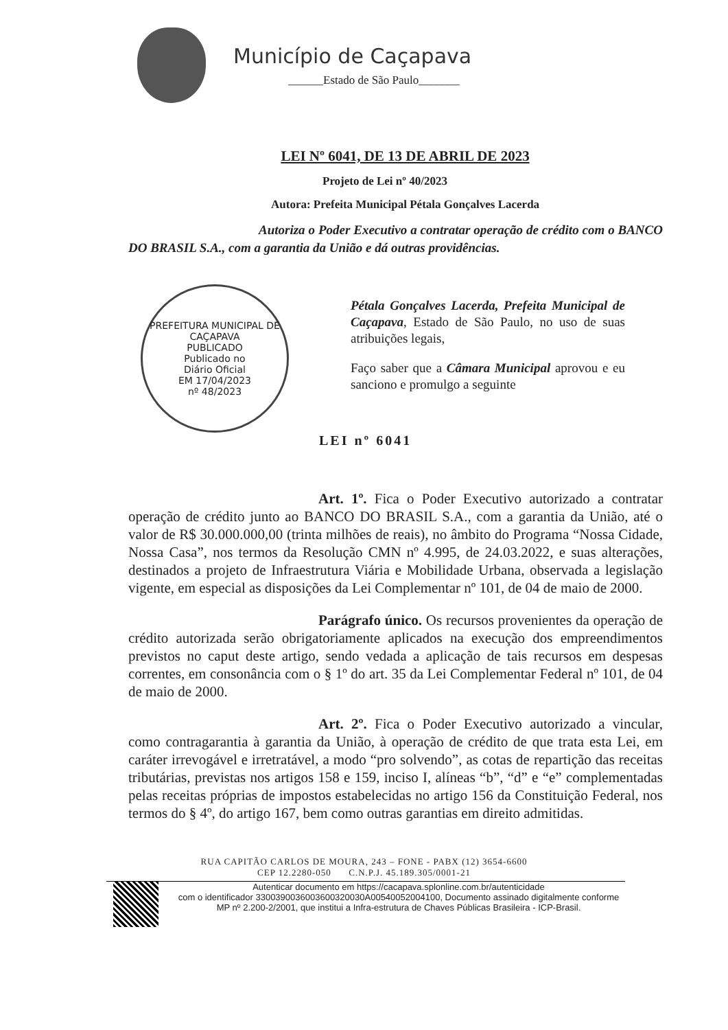Município de Caçapava
______Estado de São Paulo_______
LEI Nº 6041, DE 13 DE ABRIL DE 2023
Projeto de Lei nº 40/2023
Autora: Prefeita Municipal Pétala Gonçalves Lacerda
Autoriza o Poder Executivo a contratar operação de crédito com o BANCO DO BRASIL S.A., com a garantia da União e dá outras providências.
PREFEITURA MUNICIPAL DE CAÇAPAVA
PUBLICADO
Publicado no
Diário Oficial
EM 17/04/2023
nº 48/2023
Pétala Gonçalves Lacerda, Prefeita Municipal de Caçapava, Estado de São Paulo, no uso de suas atribuições legais,
Faço saber que a Câmara Municipal aprovou e eu sanciono e promulgo a seguinte
LEI nº 6041
Art. 1º. Fica o Poder Executivo autorizado a contratar operação de crédito junto ao BANCO DO BRASIL S.A., com a garantia da União, até o valor de R$ 30.000.000,00 (trinta milhões de reais), no âmbito do Programa “Nossa Cidade, Nossa Casa”, nos termos da Resolução CMN nº 4.995, de 24.03.2022, e suas alterações, destinados a projeto de Infraestrutura Viária e Mobilidade Urbana, observada a legislação vigente, em especial as disposições da Lei Complementar nº 101, de 04 de maio de 2000.
Parágrafo único. Os recursos provenientes da operação de crédito autorizada serão obrigatoriamente aplicados na execução dos empreendimentos previstos no caput deste artigo, sendo vedada a aplicação de tais recursos em despesas correntes, em consonância com o § 1º do art. 35 da Lei Complementar Federal nº 101, de 04 de maio de 2000.
Art. 2º. Fica o Poder Executivo autorizado a vincular, como contragarantia à garantia da União, à operação de crédito de que trata esta Lei, em caráter irrevogável e irretratável, a modo “pro solvendo”, as cotas de repartição das receitas tributárias, previstas nos artigos 158 e 159, inciso I, alíneas “b”, “d” e “e” complementadas pelas receitas próprias de impostos estabelecidas no artigo 156 da Constituição Federal, nos termos do § 4º, do artigo 167, bem como outras garantias em direito admitidas.
RUA CAPITÃO CARLOS DE MOURA, 243 – FONE - PABX (12) 3654-6600
CEP 12.2280-050 C.N.P.J. 45.189.305/0001-21
Autenticar documento em https://cacapava.splonline.com.br/autenticidade
com o identificador 3300390036003600320030A00540052004100, Documento assinado digitalmente conforme MP nº 2.200-2/2001, que institui a Infra-estrutura de Chaves Públicas Brasileira - ICP-Brasil.